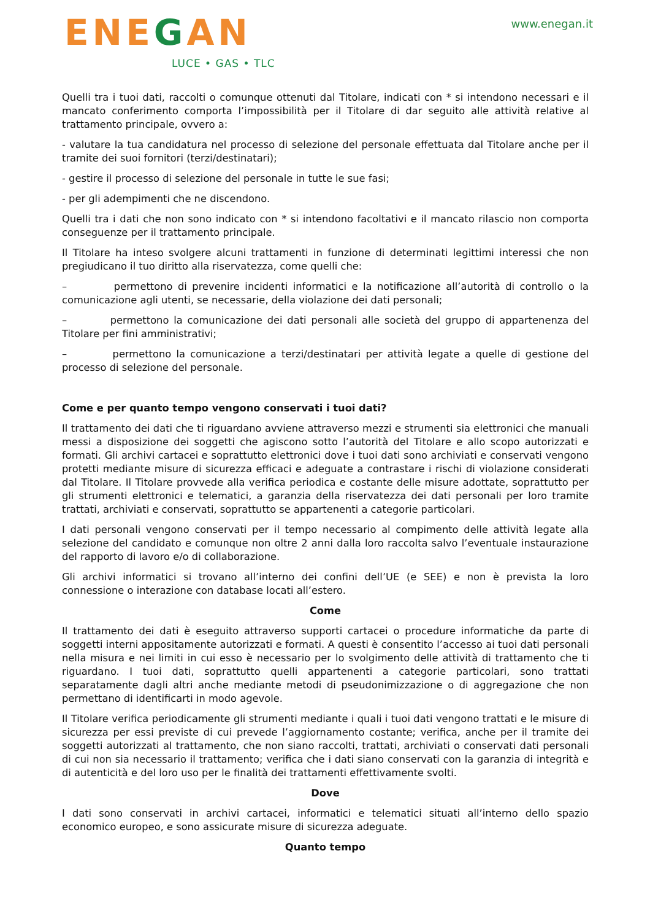ENEGAN
LUCE • GAS • TLC
www.enegan.it
Quelli tra i tuoi dati, raccolti o comunque ottenuti dal Titolare, indicati con * si intendono necessari e il mancato conferimento comporta l’impossibilità per il Titolare di dar seguito alle attività relative al trattamento principale, ovvero a:
- valutare la tua candidatura nel processo di selezione del personale effettuata dal Titolare anche per il tramite dei suoi fornitori (terzi/destinatari);
- gestire il processo di selezione del personale in tutte le sue fasi;
- per gli adempimenti che ne discendono.
Quelli tra i dati che non sono indicato con * si intendono facoltativi e il mancato rilascio non comporta conseguenze per il trattamento principale.
Il Titolare ha inteso svolgere alcuni trattamenti in funzione di determinati legittimi interessi che non pregiudicano il tuo diritto alla riservatezza, come quelli che:
– permettono di prevenire incidenti informatici e la notificazione all’autorità di controllo o la comunicazione agli utenti, se necessarie, della violazione dei dati personali;
– permettono la comunicazione dei dati personali alle società del gruppo di appartenenza del Titolare per fini amministrativi;
– permettono la comunicazione a terzi/destinatari per attività legate a quelle di gestione del processo di selezione del personale.
Come e per quanto tempo vengono conservati i tuoi dati?
Il trattamento dei dati che ti riguardano avviene attraverso mezzi e strumenti sia elettronici che manuali messi a disposizione dei soggetti che agiscono sotto l’autorità del Titolare e allo scopo autorizzati e formati. Gli archivi cartacei e soprattutto elettronici dove i tuoi dati sono archiviati e conservati vengono protetti mediante misure di sicurezza efficaci e adeguate a contrastare i rischi di violazione considerati dal Titolare. Il Titolare provvede alla verifica periodica e costante delle misure adottate, soprattutto per gli strumenti elettronici e telematici, a garanzia della riservatezza dei dati personali per loro tramite trattati, archiviati e conservati, soprattutto se appartenenti a categorie particolari.
I dati personali vengono conservati per il tempo necessario al compimento delle attività legate alla selezione del candidato e comunque non oltre 2 anni dalla loro raccolta salvo l’eventuale instaurazione del rapporto di lavoro e/o di collaborazione.
Gli archivi informatici si trovano all’interno dei confini dell’UE (e SEE) e non è prevista la loro connessione o interazione con database locati all’estero.
Come
Il trattamento dei dati è eseguito attraverso supporti cartacei o procedure informatiche da parte di soggetti interni appositamente autorizzati e formati. A questi è consentito l’accesso ai tuoi dati personali nella misura e nei limiti in cui esso è necessario per lo svolgimento delle attività di trattamento che ti riguardano. I tuoi dati, soprattutto quelli appartenenti a categorie particolari, sono trattati separatamente dagli altri anche mediante metodi di pseudonimizzazione o di aggregazione che non permettano di identificarti in modo agevole.
Il Titolare verifica periodicamente gli strumenti mediante i quali i tuoi dati vengono trattati e le misure di sicurezza per essi previste di cui prevede l’aggiornamento costante; verifica, anche per il tramite dei soggetti autorizzati al trattamento, che non siano raccolti, trattati, archiviati o conservati dati personali di cui non sia necessario il trattamento; verifica che i dati siano conservati con la garanzia di integrità e di autenticità e del loro uso per le finalità dei trattamenti effettivamente svolti.
Dove
I dati sono conservati in archivi cartacei, informatici e telematici situati all’interno dello spazio economico europeo, e sono assicurate misure di sicurezza adeguate.
Quanto tempo